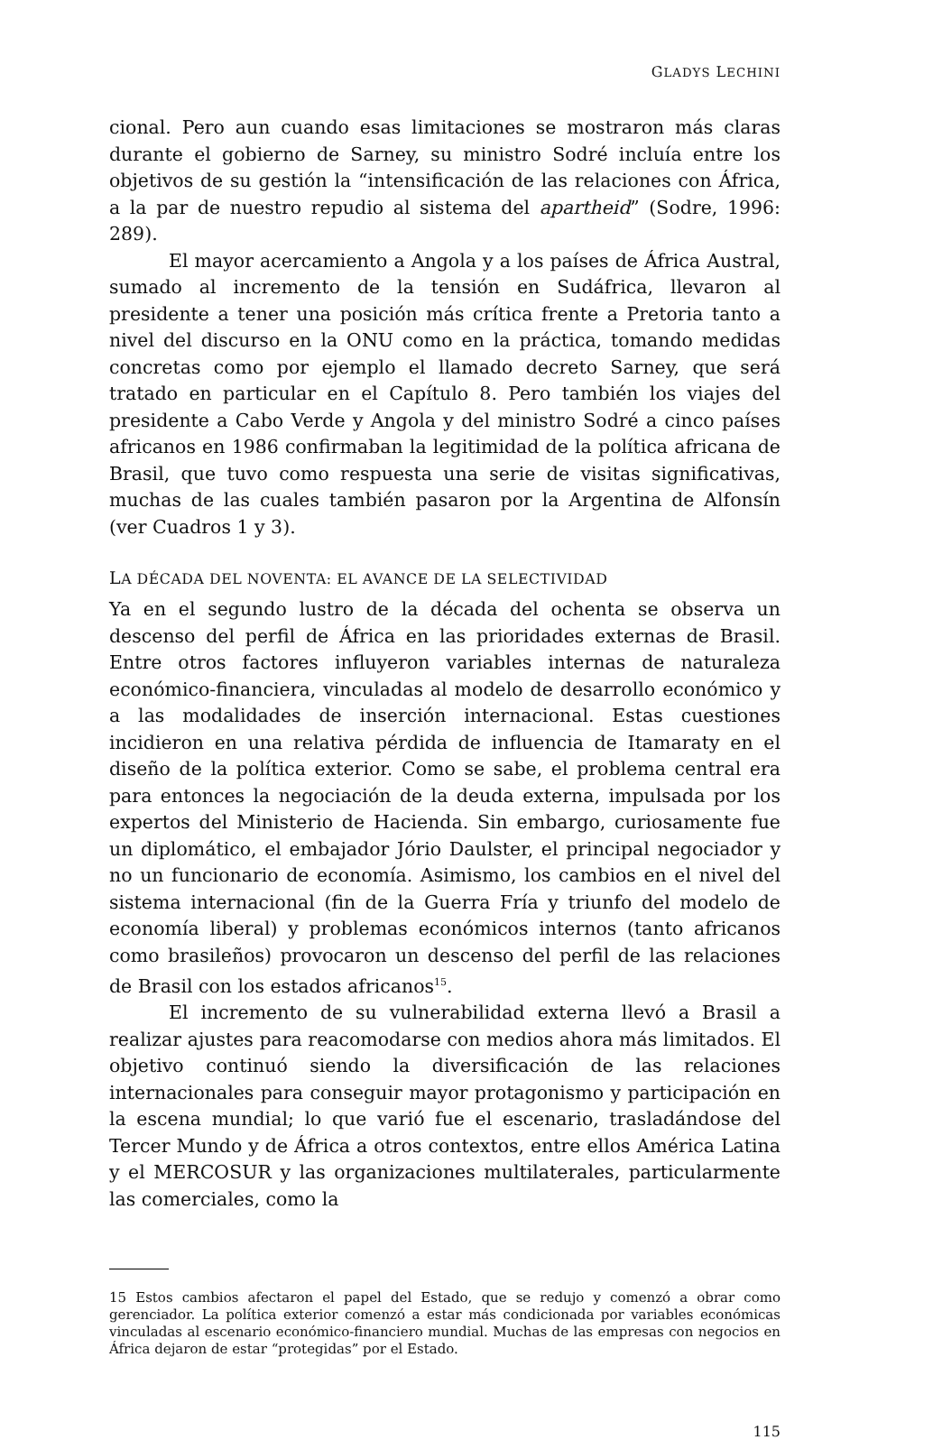GLADYS LECHINI
cional. Pero aun cuando esas limitaciones se mostraron más claras durante el gobierno de Sarney, su ministro Sodré incluía entre los objetivos de su gestión la “intensificación de las relaciones con África, a la par de nuestro repudio al sistema del apartheid” (Sodre, 1996: 289).
El mayor acercamiento a Angola y a los países de África Austral, sumado al incremento de la tensión en Sudáfrica, llevaron al presidente a tener una posición más crítica frente a Pretoria tanto a nivel del discurso en la ONU como en la práctica, tomando medidas concretas como por ejemplo el llamado decreto Sarney, que será tratado en particular en el Capítulo 8. Pero también los viajes del presidente a Cabo Verde y Angola y del ministro Sodré a cinco países africanos en 1986 confirmaban la legitimidad de la política africana de Brasil, que tuvo como respuesta una serie de visitas significativas, muchas de las cuales también pasaron por la Argentina de Alfonsín (ver Cuadros 1 y 3).
LA DÉCADA DEL NOVENTA: EL AVANCE DE LA SELECTIVIDAD
Ya en el segundo lustro de la década del ochenta se observa un descenso del perfil de África en las prioridades externas de Brasil. Entre otros factores influyeron variables internas de naturaleza económico-financiera, vinculadas al modelo de desarrollo económico y a las modalidades de inserción internacional. Estas cuestiones incidieron en una relativa pérdida de influencia de Itamaraty en el diseño de la política exterior. Como se sabe, el problema central era para entonces la negociación de la deuda externa, impulsada por los expertos del Ministerio de Hacienda. Sin embargo, curiosamente fue un diplomático, el embajador Jório Daulster, el principal negociador y no un funcionario de economía. Asimismo, los cambios en el nivel del sistema internacional (fin de la Guerra Fría y triunfo del modelo de economía liberal) y problemas económicos internos (tanto africanos como brasileños) provocaron un descenso del perfil de las relaciones de Brasil con los estados africanos<sup>15</sup>.
El incremento de su vulnerabilidad externa llevó a Brasil a realizar ajustes para reacomodarse con medios ahora más limitados. El objetivo continuó siendo la diversificación de las relaciones internacionales para conseguir mayor protagonismo y participación en la escena mundial; lo que varió fue el escenario, trasladándose del Tercer Mundo y de África a otros contextos, entre ellos América Latina y el MERCOSUR y las organizaciones multilaterales, particularmente las comerciales, como la
15 Estos cambios afectaron el papel del Estado, que se redujo y comenzó a obrar como gerenciador. La política exterior comenzó a estar más condicionada por variables económicas vinculadas al escenario económico-financiero mundial. Muchas de las empresas con negocios en África dejaron de estar “protegidas” por el Estado.
115